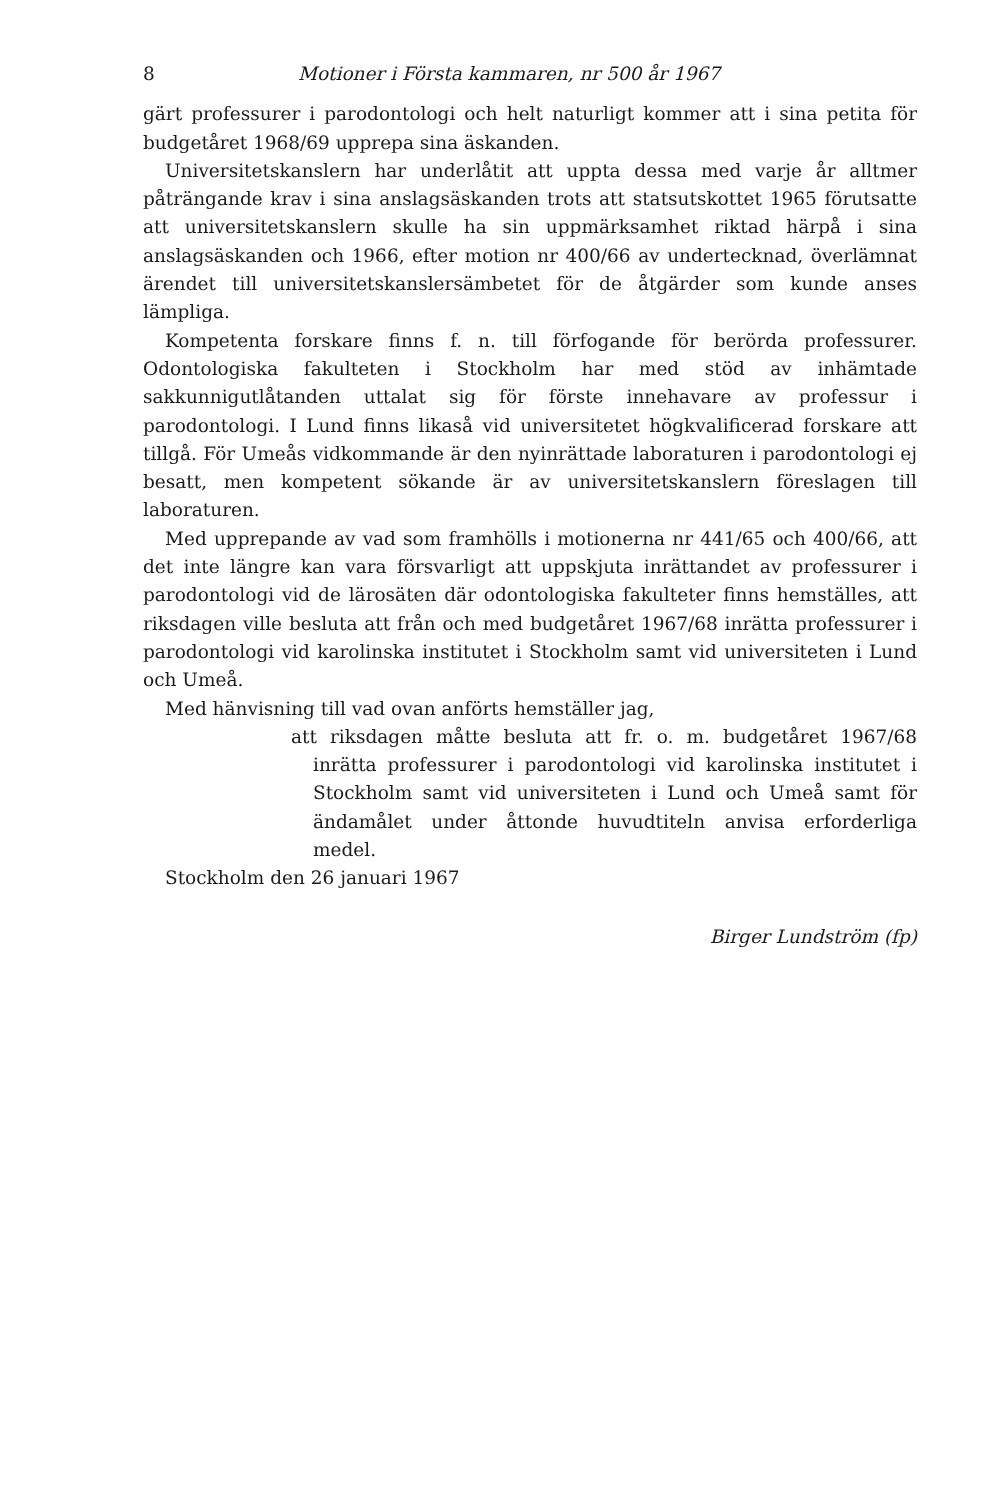8 Motioner i Första kammaren, nr 500 år 1967
gärt professurer i parodontologi och helt naturligt kommer att i sina petita för budgetåret 1968/69 upprepa sina äskanden.
Universitetskanslern har underlåtit att uppta dessa med varje år alltmer påträngande krav i sina anslagsäskanden trots att statsutskottet 1965 förutsatte att universitetskanslern skulle ha sin uppmärksamhet riktad härpå i sina anslagsäskanden och 1966, efter motion nr 400/66 av undertecknad, överlämnat ärendet till universitetskanslersämbetet för de åtgärder som kunde anses lämpliga.
Kompetenta forskare finns f. n. till förfogande för berörda professurer. Odontologiska fakulteten i Stockholm har med stöd av inhämtade sakkunnigutlåtanden uttalat sig för förste innehavare av professur i parodontologi. I Lund finns likaså vid universitetet högkvalificerad forskare att tillgå. För Umeås vidkommande är den nyinrättade laboraturen i parodontologi ej besatt, men kompetent sökande är av universitetskanslern föreslagen till laboraturen.
Med upprepande av vad som framhölls i motionerna nr 441/65 och 400/66, att det inte längre kan vara försvarligt att uppskjuta inrättandet av professurer i parodontologi vid de lärosäten där odontologiska fakulteter finns hemställes, att riksdagen ville besluta att från och med budgetåret 1967/68 inrätta professurer i parodontologi vid karolinska institutet i Stockholm samt vid universiteten i Lund och Umeå.
Med hänvisning till vad ovan anförts hemställer jag,
att riksdagen måtte besluta att fr. o. m. budgetåret 1967/68 inrätta professurer i parodontologi vid karolinska institutet i Stockholm samt vid universiteten i Lund och Umeå samt för ändamålet under åttonde huvudtiteln anvisa erforderliga medel.
Stockholm den 26 januari 1967
Birger Lundström (fp)